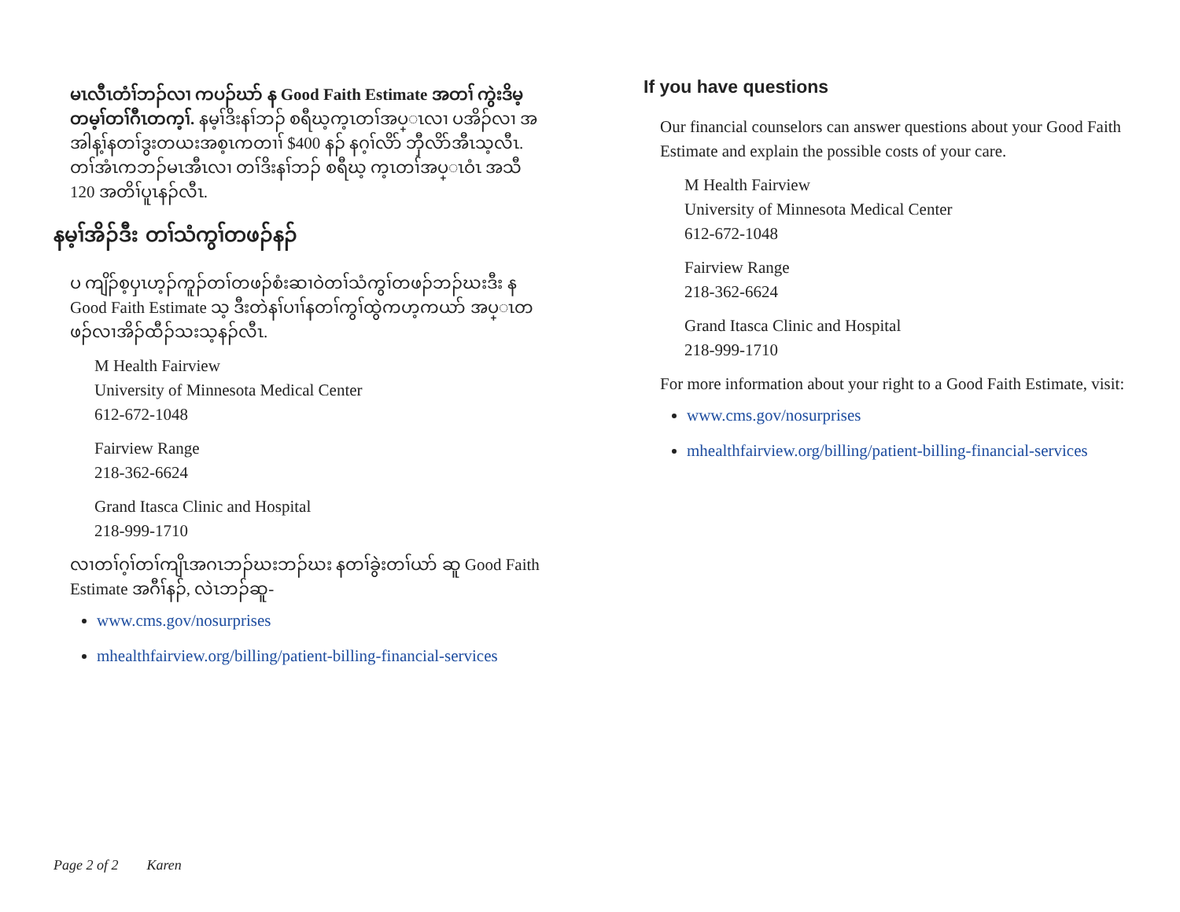မၤလီၤတံၢ်ဘၣ်လၢ ကပၣ်ဃာ် န Good Faith Estimate အတၢ် ကွဲးဒိမ့တမ့ၢ်တၢ်ဂီၤတက့ၢ်. နမ့ၢ်ဒိးနၢ်ဘၣ် စရီဃ့က့ၤတၢ်အပ္ၤလၢ ပအိၣ်လၢ အအါန့ၢ်နတၢ်ဒွးတယးအစ့ၤကတၢၢ် $400 နၣ် နဂ့ၢ်လိာ် ဘှီလိာ်အီၤသ့လီၤ. တၢ်အံၤကဘၣ်မၤအီၤလၢ တၢ်ဒိးနၢ်ဘၣ် စရီဃ့ က့ၤတၢ်အပ္ၤဝံၤ အသီ 120 အတိၢ်ပူၤနၣ်လီၤ.
နမ့ၢ်အိၣ်ဒီး တၢ်သံကွၢ်တဖၣ်နၣ်
ပ ကျိၣ်စ့ပှၤဟ့ၣ်ကူၣ်တၢ်တဖၣ်စံးဆၢဝဲတၢ်သံကွၢ်တဖၣ်ဘၣ်ဃးဒီး န Good Faith Estimate သ့ ဒီးတဲနၢ်ပၢၢ်နတၢ်ကွၢ်ထွဲကဟ့ကယာ် အပ္ၤတဖၣ်လၢအိၣ်ထီၣ်သးသ့နၣ်လီၤ.
M Health Fairview
University of Minnesota Medical Center
612-672-1048
Fairview Range
218-362-6624
Grand Itasca Clinic and Hospital
218-999-1710
လၢတၢ်ဂ့ၢ်တၢ်ကျိၤအဂၤဘၣ်ဃးဘၣ်ဃး နတၢ်ခွဲးတၢ်ယာ် ဆူ Good Faith Estimate အဂီၢ်နၣ်, လဲၤဘၣ်ဆူ-
www.cms.gov/nosurprises
mhealthfairview.org/billing/patient-billing-financial-services
If you have questions
Our financial counselors can answer questions about your Good Faith Estimate and explain the possible costs of your care.
M Health Fairview
University of Minnesota Medical Center
612-672-1048
Fairview Range
218-362-6624
Grand Itasca Clinic and Hospital
218-999-1710
For more information about your right to a Good Faith Estimate, visit:
www.cms.gov/nosurprises
mhealthfairview.org/billing/patient-billing-financial-services
Page 2 of 2 Karen